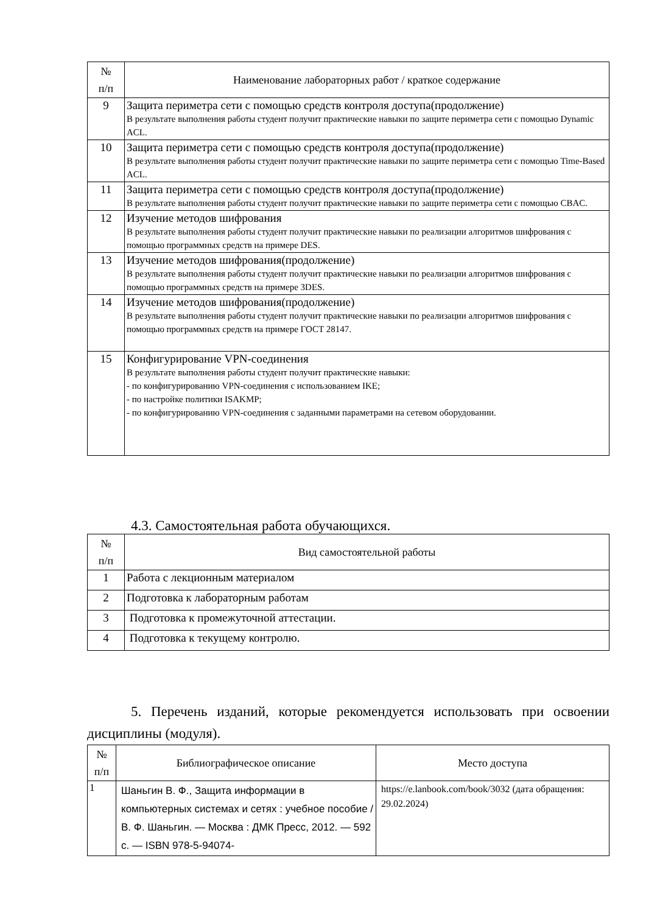| № п/п | Наименование лабораторных работ / краткое содержание |
| --- | --- |
| 9 | Защита периметра сети с помощью средств контроля доступа(продолжение) В результате выполнения работы студент получит практические навыки по защите периметра сети с помощью Dynamic ACL. |
| 10 | Защита периметра сети с помощью средств контроля доступа(продолжение) В результате выполнения работы студент получит практические навыки по защите периметра сети с помощью Time-Based ACL. |
| 11 | Защита периметра сети с помощью средств контроля доступа(продолжение) В результате выполнения работы студент получит практические навыки по защите периметра сети с помощью CBAC. |
| 12 | Изучение методов шифрования В результате выполнения работы студент получит практические навыки по реализации алгоритмов шифрования с помощью программных средств на примере DES. |
| 13 | Изучение методов шифрования(продолжение) В результате выполнения работы студент получит практические навыки по реализации алгоритмов шифрования с помощью программных средств на примере 3DES. |
| 14 | Изучение методов шифрования(продолжение) В результате выполнения работы студент получит практические навыки по реализации алгоритмов шифрования с помощью программных средств на примере ГОСТ 28147. |
| 15 | Конфигурирование VPN-соединения В результате выполнения работы студент получит практические навыки: - по конфигурированию VPN-соединения с использованием IKE; - по настройке политики ISAKMP; - по конфигурированию VPN-соединения с заданными параметрами на сетевом оборудовании. |
4.3. Самостоятельная работа обучающихся.
| № п/п | Вид самостоятельной работы |
| --- | --- |
| 1 | Работа с лекционным материалом |
| 2 | Подготовка к лабораторным работам |
| 3 | Подготовка к промежуточной аттестации. |
| 4 | Подготовка к текущему контролю. |
5. Перечень изданий, которые рекомендуется использовать при освоении дисциплины (модуля).
| № п/п | Библиографическое описание | Место доступа |
| --- | --- | --- |
| 1 | Шаньгин В. Ф., Защита информации в компьютерных системах и сетях : учебное пособие / В. Ф. Шаньгин. — Москва : ДМК Пресс, 2012. — 592 с. — ISBN 978-5-94074- | https://e.lanbook.com/book/3032 (дата обращения: 29.02.2024) |